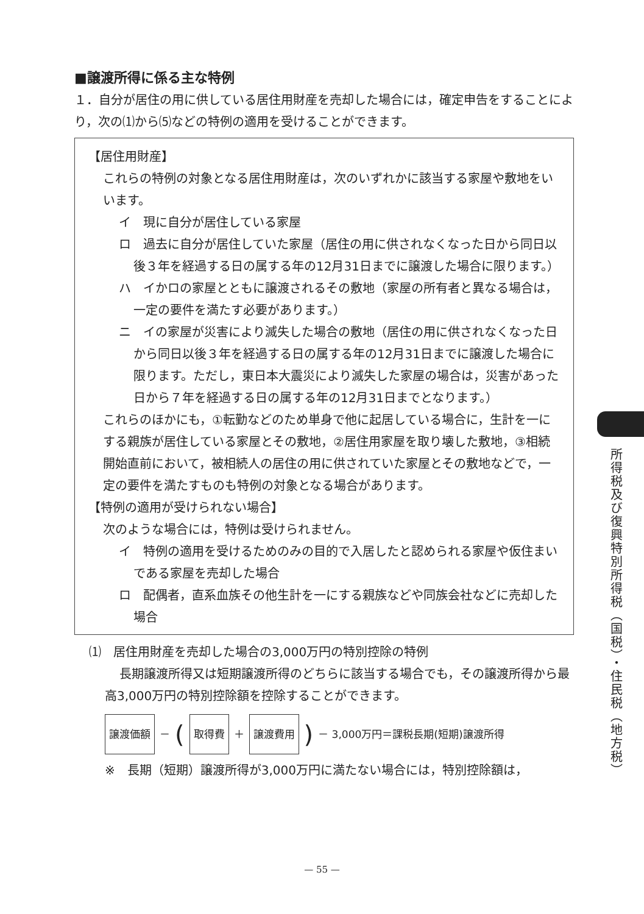■譲渡所得に係る主な特例
１．自分が居住の用に供している居住用財産を売却した場合には，確定申告をすることにより，次の⑴から⑸などの特例の適用を受けることができます。
【居住用財産】
これらの特例の対象となる居住用財産は，次のいずれかに該当する家屋や敷地をいいます。
イ　現に自分が居住している家屋
ロ　過去に自分が居住していた家屋（居住の用に供されなくなった日から同日以後３年を経過する日の属する年の12月31日までに譲渡した場合に限ります。）
ハ　イかロの家屋とともに譲渡されるその敷地（家屋の所有者と異なる場合は，一定の要件を満たす必要があります。）
ニ　イの家屋が災害により滅失した場合の敷地（居住の用に供されなくなった日から同日以後３年を経過する日の属する年の12月31日までに譲渡した場合に限ります。ただし，東日本大震災により滅失した家屋の場合は，災害があった日から７年を経過する日の属する年の12月31日までとなります。）
これらのほかにも，①転勤などのため単身で他に起居している場合に，生計を一にする親族が居住している家屋とその敷地，②居住用家屋を取り壊した敷地，③相続開始直前において，被相続人の居住の用に供されていた家屋とその敷地などで，一定の要件を満たすものも特例の対象となる場合があります。
【特例の適用が受けられない場合】
次のような場合には，特例は受けられません。
イ　特例の適用を受けるためのみの目的で入居したと認められる家屋や仮住まいである家屋を売却した場合
ロ　配偶者，直系血族その他生計を一にする親族などや同族会社などに売却した場合
⑴　居住用財産を売却した場合の3,000万円の特別控除の特例
長期譲渡所得又は短期譲渡所得のどちらに該当する場合でも，その譲渡所得から最高3,000万円の特別控除額を控除することができます。
譲渡価額 － (取得費 ＋ 譲渡費用) － 3,000万円＝課税長期(短期)譲渡所得
※　長期（短期）譲渡所得が3,000万円に満たない場合には，特別控除額は，
所得税及び復興特別所得税（国税）・住民税（地方税）
— 55 —